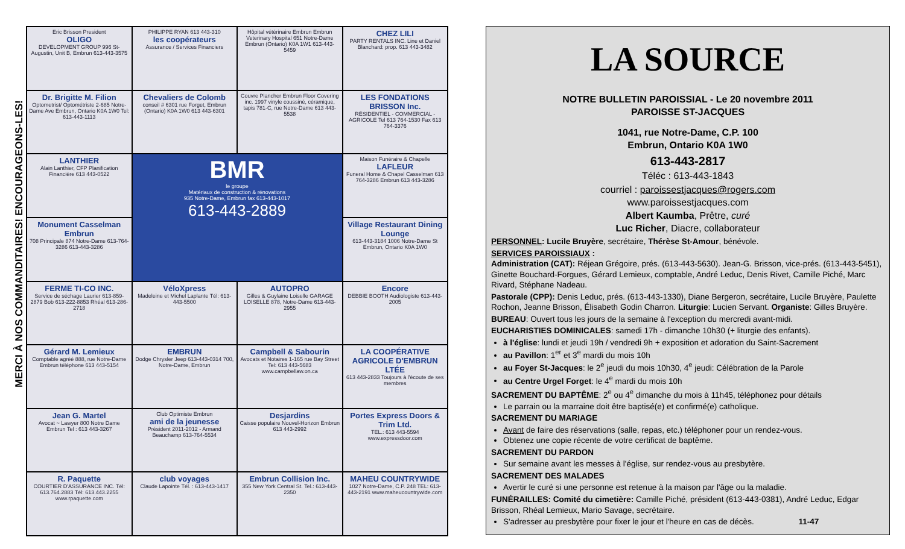MERCI À NOS COMMANDITAIRES! ENCOURAGEONS-LES!
Eric Brisson President
OLIGO
DEVELOPMENT GROUP 996 St-Augustin, Unit B, Embrun 613-443-3575
PHILIPPE RYAN 613 443-310
les coopérateurs
Assurance / Services Financiers
Hôpital vétérinaire Embrun Embrun Veterinary Hospital 651 Notre-Dame Embrun (Ontario) K0A 1W1 613-443-5459
CHEZ LILI
PARTY RENTALS INC. Line et Daniel Blanchard: prop. 613 443-3482
Dr. Brigitte M. Filion
Optometrist/ Optométriste 2-685 Notre-Dame Ave Embrun, Ontario K0A 1W0 Tel: 613-443-1113
Chevaliers de Colomb
conseil # 6301 rue Forget, Embrun (Ontario) K0A 1W0 613 443-6301
Couvre Plancher Embrun Floor Covering inc. 1997 vinyle coussiné, céramique, tapis 781-C, rue Notre-Dame 613 443-5538
LES FONDATIONS BRISSON Inc.
RÉSIDENTIEL - COMMERCIAL - AGRICOLE Tel 613 764-1530 Fax 613 764-3376
LANTHIER
Alain Lanthier, CFP Planification Financière 613 443-0522
BMR
le groupe
Matériaux de construction & rénovations
935 Notre-Dame, Embrun fax 613-443-1017
613-443-2889
Maison Funéraire & Chapelle
LAFLEUR
Funeral Home & Chapel Casselman 613 764-3286 Embrun 613 443-3286
Monument Casselman Embrun
708 Principale 874 Notre-Dame 613-764-3286 613-443-3286
Village Restaurant Dining Lounge
613-443-3184 1006 Notre-Dame St Embrun, Ontario K0A 1W0
FERME TI-CO INC.
Service de séchage Laurier 613-859-2879 Bob 613-222-8853 Rhéal 613-286-2718
VéloXpress
Madeleine et Michel Laplante Tél: 613-443-5500
AUTOPRO
Gilles & Guylaine Loiselle GARAGE LOISELLE 878, Notre-Dame 613-443-2955
Encore
DEBBIE BOOTH Audiologiste 613-443-2005
Gérard M. Lemieux
Comptable agréé 888, rue Notre-Dame Embrun téléphone 613 443-5154
EMBRUN
Dodge Chrysler Jeep 613-443-0314 700, Notre-Dame, Embrun
Campbell & Sabourin
Avocats et Notaires 1-165 rue Bay Street Tel: 613 443-5683 www.campbellaw.on.ca
LA COOPÉRATIVE AGRICOLE D'EMBRUN LTÉE
613 443-2833 Toujours à l'écoute de ses membres
Jean G. Martel
Avocat ~ Lawyer 800 Notre Dame Embrun Tel : 613 443-3267
Club Optimiste Embrun
ami de la jeunesse
Président 2011-2012 - Armand Beauchamp 613-764-5534
Desjardins
Caisse populaire Nouvel-Horizon Embrun 613 443-2992
Portes Express Doors & Trim Ltd.
TEL.: 613 443-5594 www.expressdoor.com
R. Paquette
COURTIER D'ASSURANCE INC. Tél: 613.764.2883 Tél: 613.443.2255 www.rpaquette.com
club voyages
Claude Lapointe Tél. : 613-443-1417
Embrun Collision Inc.
355 New York Central St. Tel.: 613-443-2350
MAHEU COUNTRYWIDE
1027 Notre-Dame, C.P. 248 TEL: 613-443-2191 www.maheucountrywide.com
LA SOURCE
NOTRE BULLETIN PAROISSIAL - Le 20 novembre 2011
PAROISSE ST-JACQUES
1041, rue Notre-Dame, C.P. 100
Embrun, Ontario K0A 1W0
613-443-2817
Téléc : 613-443-1843
courriel : paroissestjacques@rogers.com
www.paroissestjacques.com
Albert Kaumba, Prêtre, curé
Luc Richer, Diacre, collaborateur
PERSONNEL: Lucile Bruyère, secrétaire, Thérèse St-Amour, bénévole.
SERVICES PAROISSIAUX :
Administration (CAT): Réjean Grégoire, prés. (613-443-5630). Jean-G. Brisson, vice-prés. (613-443-5451), Ginette Bouchard-Forgues, Gérard Lemieux, comptable, André Leduc, Denis Rivet, Camille Piché, Marc Rivard, Stéphane Nadeau.
Pastorale (CPP): Denis Leduc, prés. (613-443-1330), Diane Bergeron, secrétaire, Lucile Bruyère, Paulette Rochon, Jeanne Brisson, Élisabeth Godin Charron. Liturgie: Lucien Servant. Organiste: Gilles Bruyère.
BUREAU: Ouvert tous les jours de la semaine à l'exception du mercredi avant-midi.
EUCHARISTIES DOMINICALES: samedi 17h - dimanche 10h30 (+ liturgie des enfants).
à l'église: lundi et jeudi 19h / vendredi 9h + exposition et adoration du Saint-Sacrement
au Pavillon: 1<sup>er</sup> et 3<sup>e</sup> mardi du mois 10h
au Foyer St-Jacques: le 2<sup>e</sup> jeudi du mois 10h30, 4<sup>e</sup> jeudi: Célébration de la Parole
au Centre Urgel Forget: le 4<sup>e</sup> mardi du mois 10h
SACREMENT DU BAPTÊME: 2<sup>e</sup> ou 4<sup>e</sup> dimanche du mois à 11h45, téléphonez pour détails
Le parrain ou la marraine doit être baptisé(e) et confirmé(e) catholique.
SACREMENT DU MARIAGE
Avant de faire des réservations (salle, repas, etc.) téléphoner pour un rendez-vous.
Obtenez une copie récente de votre certificat de baptême.
SACREMENT DU PARDON
Sur semaine avant les messes à l'église, sur rendez-vous au presbytère.
SACREMENT DES MALADES
Avertir le curé si une personne est retenue à la maison par l'âge ou la maladie.
FUNÉRAILLES: Comité du cimetière: Camille Piché, président (613-443-0381), André Leduc, Edgar Brisson, Rhéal Lemieux, Mario Savage, secrétaire.
S'adresser au presbytère pour fixer le jour et l'heure en cas de décès. 11-47